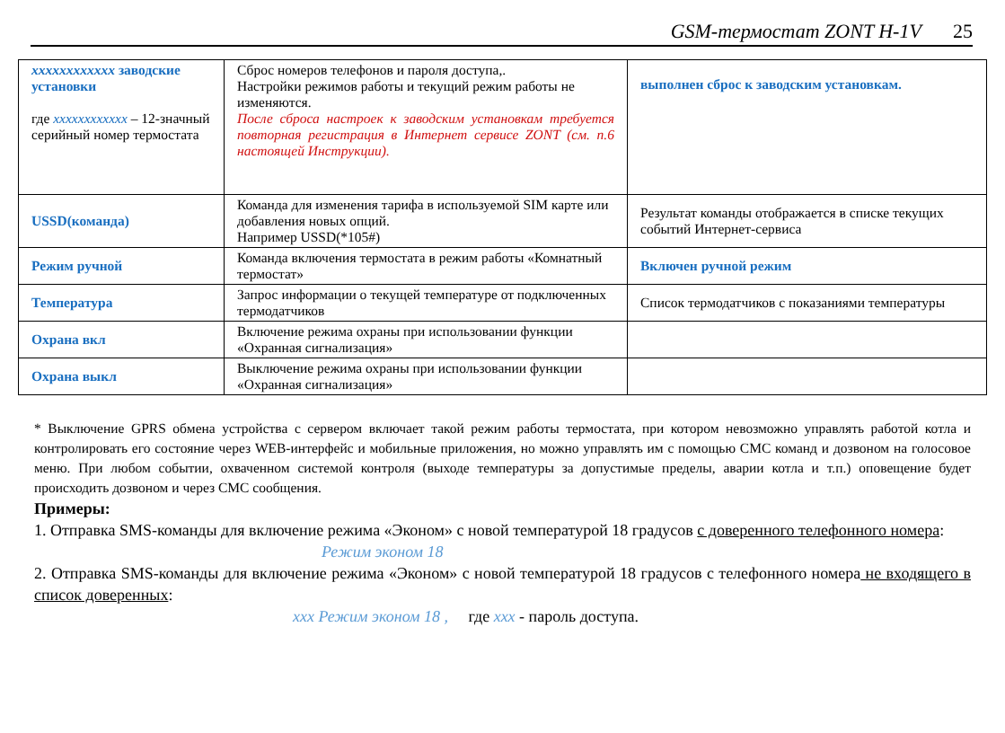GSM-термостат ZONT H-1V 25
| хххххххххххх заводские установки где хххххххххххх – 12-значный серийный номер термостата | Сброс номеров телефонов и пароля доступа,. Настройки режимов работы и текущий режим работы не изменяются. После сброса настроек к заводским установкам требуется повторная регистрация в Интернет сервисе ZONT (см. п.6 настоящей Инструкции). | выполнен сброс к заводским установкам. |
| USSD(команда) | Команда для изменения тарифа в используемой SIM карте или добавления новых опций. Например USSD(*105#) | Результат команды отображается в списке текущих событий Интернет-сервиса |
| Режим ручной | Команда включения термостата в режим работы «Комнатный термостат» | Включен ручной режим |
| Температура | Запрос информации о текущей температуре от подключенных термодатчиков | Список термодатчиков с показаниями температуры |
| Охрана вкл | Включение режима охраны при использовании функции «Охранная сигнализация» | |
| Охрана выкл | Выключение режима охраны при использовании функции «Охранная сигнализация» | |
* Выключение GPRS обмена устройства с сервером включает такой режим работы термостата, при котором невозможно управлять работой котла и контролировать его состояние через WEB-интерфейс и мобильные приложения, но можно управлять им с помощью СМС команд и дозвоном на голосовое меню. При любом событии, охваченном системой контроля (выходе температуры за допустимые пределы, аварии котла и т.п.) оповещение будет происходить дозвоном и через СМС сообщения.
Примеры:
1. Отправка SMS-команды для включение режима «Эконом» с новой температурой 18 градусов с доверенного телефонного номера:
Режим эконом 18
2. Отправка SMS-команды для включение режима «Эконом» с новой температурой 18 градусов с телефонного номера не входящего в список доверенных:
ххх Режим эконом 18 , где ххх - пароль доступа.